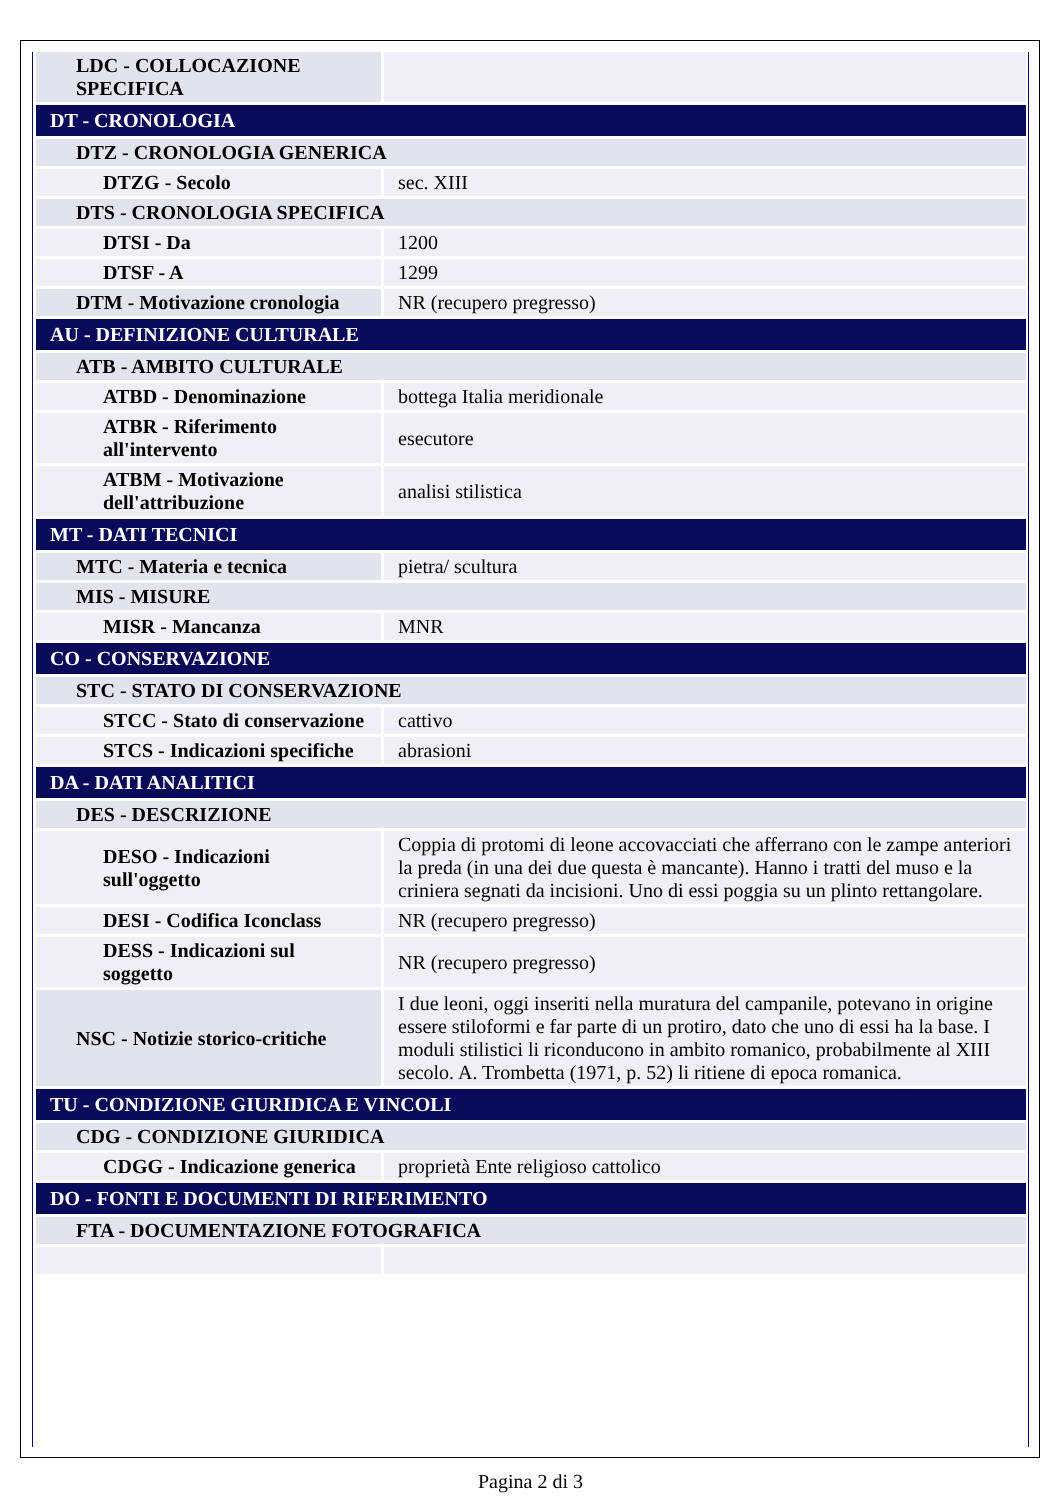| LDC - COLLOCAZIONE SPECIFICA | |
| DT - CRONOLOGIA | |
| DTZ - CRONOLOGIA GENERICA | |
| DTZG - Secolo | sec. XIII |
| DTS - CRONOLOGIA SPECIFICA | |
| DTSI - Da | 1200 |
| DTSF - A | 1299 |
| DTM - Motivazione cronologia | NR (recupero pregresso) |
| AU - DEFINIZIONE CULTURALE | |
| ATB - AMBITO CULTURALE | |
| ATBD - Denominazione | bottega Italia meridionale |
| ATBR - Riferimento all'intervento | esecutore |
| ATBM - Motivazione dell'attribuzione | analisi stilistica |
| MT - DATI TECNICI | |
| MTC - Materia e tecnica | pietra/ scultura |
| MIS - MISURE | |
| MISR - Mancanza | MNR |
| CO - CONSERVAZIONE | |
| STC - STATO DI CONSERVAZIONE | |
| STCC - Stato di conservazione | cattivo |
| STCS - Indicazioni specifiche | abrasioni |
| DA - DATI ANALITICI | |
| DES - DESCRIZIONE | |
| DESO - Indicazioni sull'oggetto | Coppia di protomi di leone accovacciati che afferrano con le zampe anteriori la preda (in una dei due questa è mancante). Hanno i tratti del muso e la criniera segnati da incisioni. Uno di essi poggia su un plinto rettangolare. |
| DESI - Codifica Iconclass | NR (recupero pregresso) |
| DESS - Indicazioni sul soggetto | NR (recupero pregresso) |
| NSC - Notizie storico-critiche | I due leoni, oggi inseriti nella muratura del campanile, potevano in origine essere stiloformi e far parte di un protiro, dato che uno di essi ha la base. I moduli stilistici li riconducono in ambito romanico, probabilmente al XIII secolo. A. Trombetta (1971, p. 52) li ritiene di epoca romanica. |
| TU - CONDIZIONE GIURIDICA E VINCOLI | |
| CDG - CONDIZIONE GIURIDICA | |
| CDGG - Indicazione generica | proprietà Ente religioso cattolico |
| DO - FONTI E DOCUMENTI DI RIFERIMENTO | |
| FTA - DOCUMENTAZIONE FOTOGRAFICA | |
Pagina 2 di 3